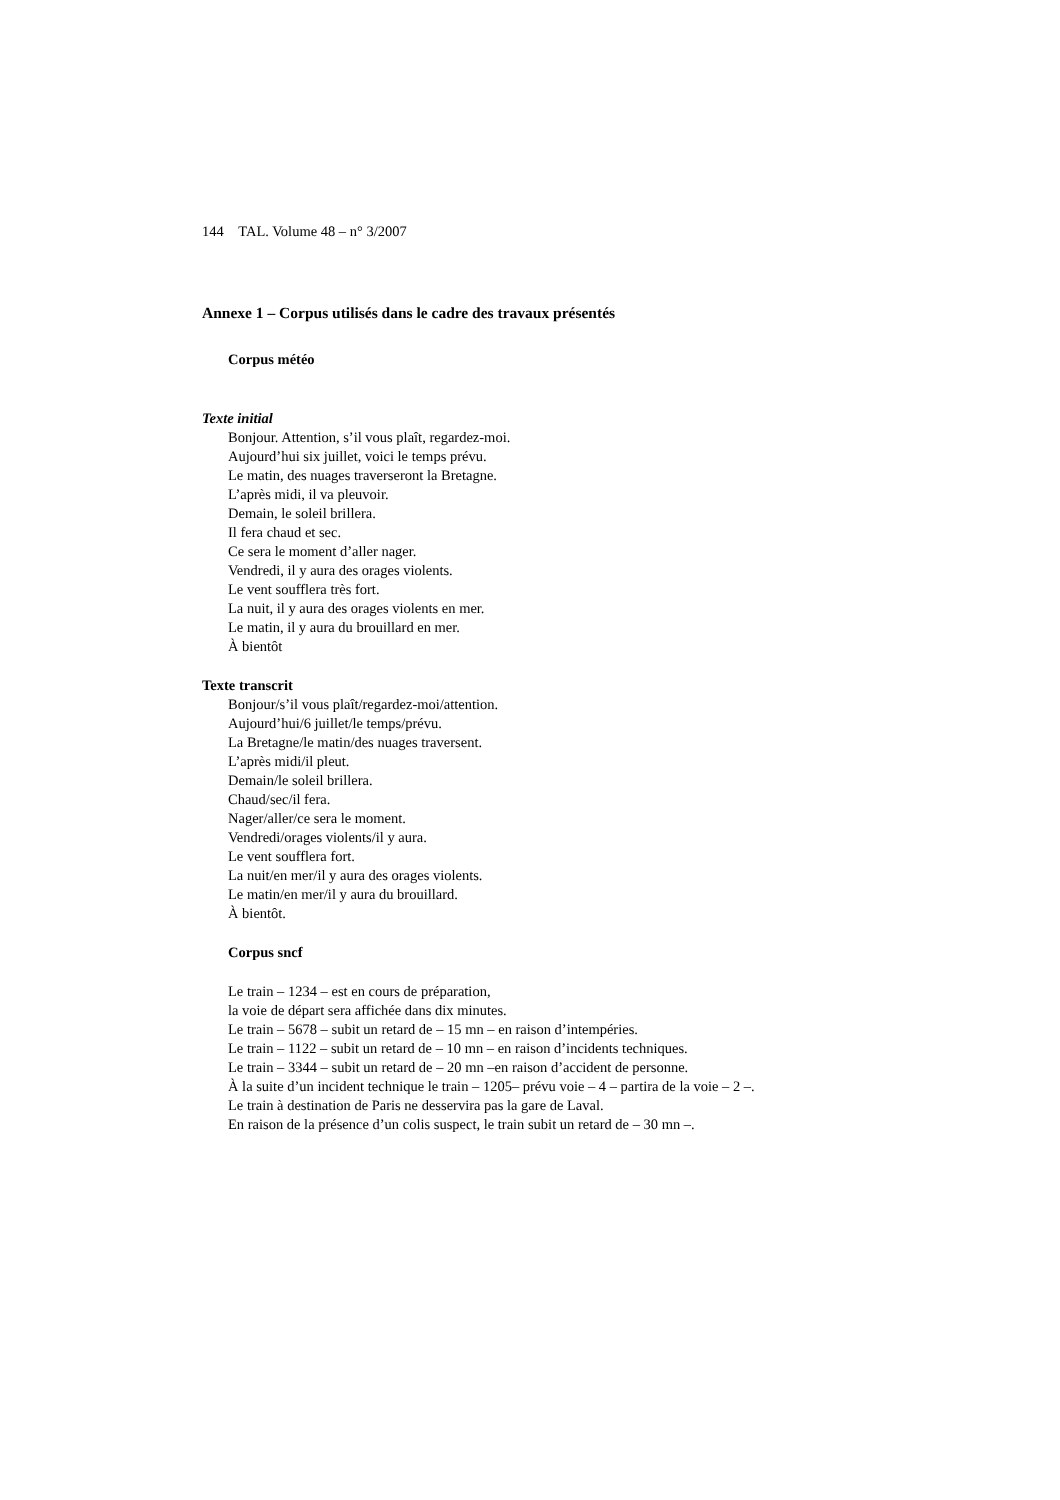144 TAL. Volume 48 – n° 3/2007
Annexe 1 – Corpus utilisés dans le cadre des travaux présentés
Corpus météo
Texte initial
Bonjour. Attention, s’il vous plaît, regardez-moi.
Aujourd’hui six juillet, voici le temps prévu.
Le matin, des nuages traverseront la Bretagne.
L’après midi, il va pleuvoir.
Demain, le soleil brillera.
Il fera chaud et sec.
Ce sera le moment d’aller nager.
Vendredi, il y aura des orages violents.
Le vent soufflera très fort.
La nuit, il y aura des orages violents en mer.
Le matin, il y aura du brouillard en mer.
À bientôt
Texte transcrit
Bonjour/s’il vous plaît/regardez-moi/attention.
Aujourd’hui/6 juillet/le temps/prévu.
La Bretagne/le matin/des nuages traversent.
L’après midi/il pleut.
Demain/le soleil brillera.
Chaud/sec/il fera.
Nager/aller/ce sera le moment.
Vendredi/orages violents/il y aura.
Le vent soufflera fort.
La nuit/en mer/il y aura des orages violents.
Le matin/en mer/il y aura du brouillard.
À bientôt.
Corpus sncf
Le train – 1234 – est en cours de préparation,
la voie de départ sera affichée dans dix minutes.
Le train – 5678 – subit un retard de – 15 mn – en raison d’intempéries.
Le train – 1122 – subit un retard de – 10 mn – en raison d’incidents techniques.
Le train – 3344 – subit un retard de – 20 mn –en raison d’accident de personne.
À la suite d’un incident technique le train – 1205– prévu voie – 4 – partira de la voie – 2 –.
Le train à destination de Paris ne desservira pas la gare de Laval.
En raison de la présence d’un colis suspect, le train subit un retard de – 30 mn –.